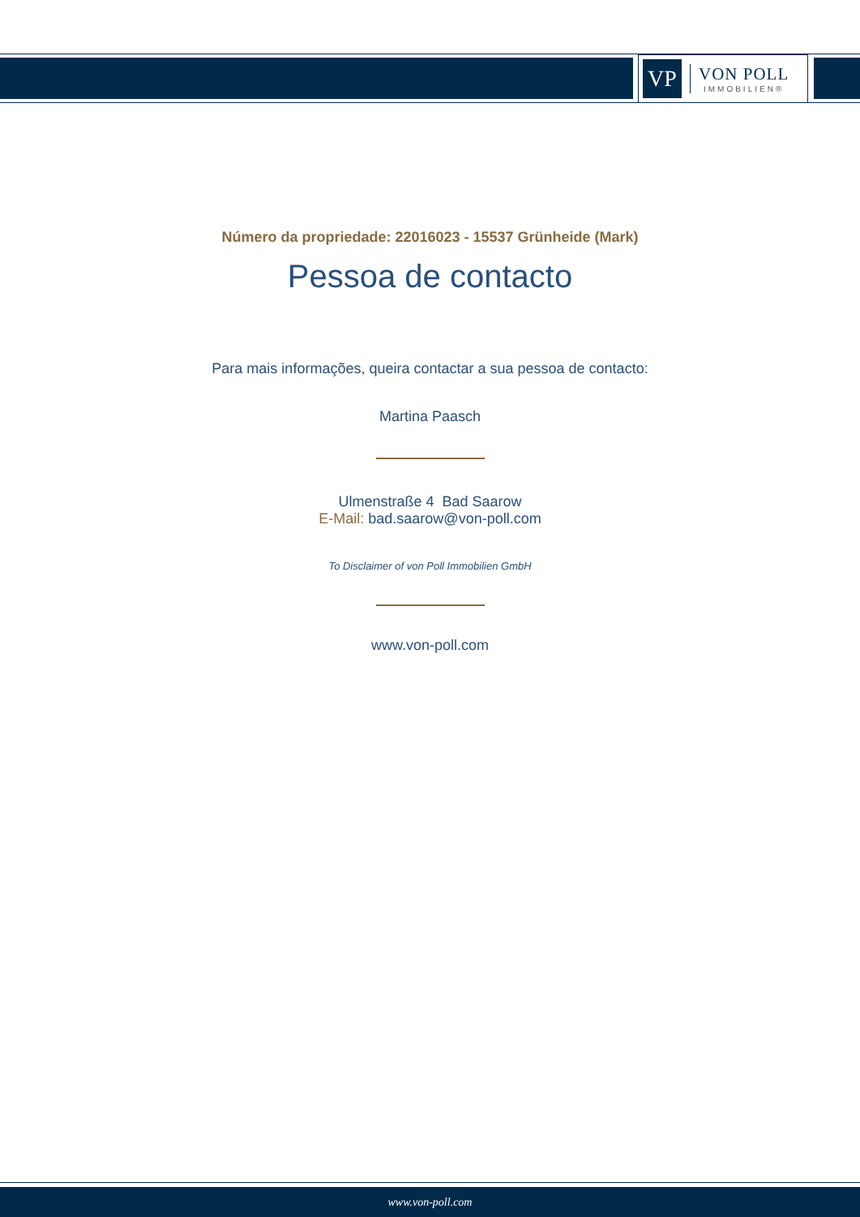VP
VON POLL
IMMOBILIEN®
Número da propriedade: 22016023 - 15537 Grünheide (Mark)
Pessoa de contacto
Para mais informações, queira contactar a sua pessoa de contacto:
Martina Paasch
Ulmenstraße 4 Bad Saarow
E-Mail: bad.saarow@von-poll.com
To Disclaimer of von Poll Immobilien GmbH
www.von-poll.com
www.von-poll.com